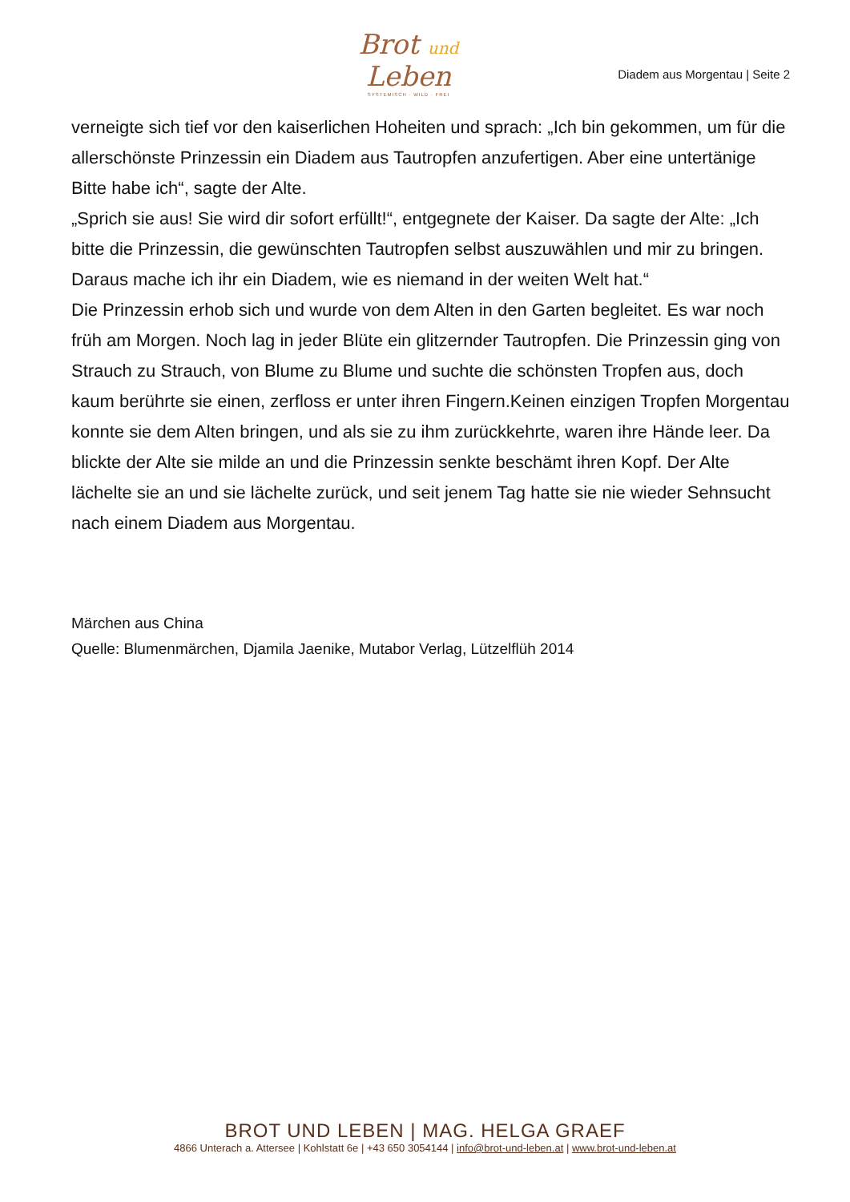Brot und Leben
SYSTEMISCH · WILD · FREI
Diadem aus Morgentau | Seite 2
verneigte sich tief vor den kaiserlichen Hoheiten und sprach: „Ich bin gekommen, um für die allerschönste Prinzessin ein Diadem aus Tautropfen anzufertigen. Aber eine untertänige Bitte habe ich“, sagte der Alte.
„Sprich sie aus! Sie wird dir sofort erfüllt!“, entgegnete der Kaiser. Da sagte der Alte: „Ich bitte die Prinzessin, die gewünschten Tautropfen selbst auszuwählen und mir zu bringen. Daraus mache ich ihr ein Diadem, wie es niemand in der weiten Welt hat.“
Die Prinzessin erhob sich und wurde von dem Alten in den Garten begleitet. Es war noch früh am Morgen. Noch lag in jeder Blüte ein glitzernder Tautropfen. Die Prinzessin ging von Strauch zu Strauch, von Blume zu Blume und suchte die schönsten Tropfen aus, doch kaum berührte sie einen, zerfloss er unter ihren Fingern.Keinen einzigen Tropfen Morgentau konnte sie dem Alten bringen, und als sie zu ihm zurückkehrte, waren ihre Hände leer. Da blickte der Alte sie milde an und die Prinzessin senkte beschämt ihren Kopf. Der Alte lächelte sie an und sie lächelte zurück, und seit jenem Tag hatte sie nie wieder Sehnsucht nach einem Diadem aus Morgentau.
Märchen aus China
Quelle: Blumenmärchen, Djamila Jaenike, Mutabor Verlag, Lützelflüh 2014
BROT UND LEBEN | MAG. HELGA GRAEF
4866 Unterach a. Attersee | Kohlstatt 6e | +43 650 3054144 | info@brot-und-leben.at | www.brot-und-leben.at